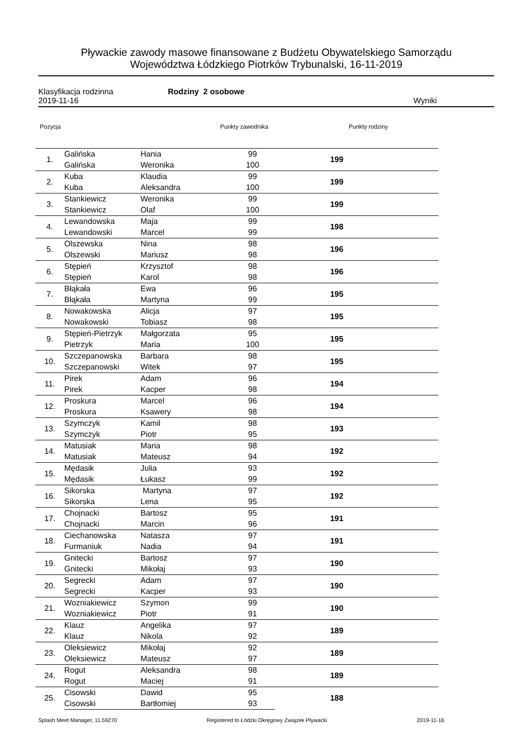Pływackie zawody masowe finansowane z Budżetu Obywatelskiego Samorządu
Województwa Łódzkiego Piotrków Trybunalski, 16-11-2019
Klasyfikacja rodzinna Rodziny 2 osobowe
2019-11-16 Wyniki
Pozycja Punkty zawodnika Punkty rodziny
| 1. | Galińska | Hania | 99 | 199 |
| | Galińska | Weronika | 100 | |
| 2. | Kuba | Klaudia | 99 | 199 |
| | Kuba | Aleksandra | 100 | |
| 3. | Stankiewicz | Weronika | 99 | 199 |
| | Stankiewicz | Olaf | 100 | |
| 4. | Lewandowska | Maja | 99 | 198 |
| | Lewandowski | Marcel | 99 | |
| 5. | Olszewska | Nina | 98 | 196 |
| | Olszewski | Mariusz | 98 | |
| 6. | Stępień | Krzysztof | 98 | 196 |
| | Stępień | Karol | 98 | |
| 7. | Błąkała | Ewa | 96 | 195 |
| | Błąkała | Martyna | 99 | |
| 8. | Nowakowska | Alicja | 97 | 195 |
| | Nowakowski | Tobiasz | 98 | |
| 9. | Stępień-Pietrzyk | Małgorzata | 95 | 195 |
| | Pietrzyk | Maria | 100 | |
| 10. | Szczepanowska | Barbara | 98 | 195 |
| | Szczepanowski | Witek | 97 | |
| 11. | Pirek | Adam | 96 | 194 |
| | Pirek | Kacper | 98 | |
| 12. | Proskura | Marcel | 96 | 194 |
| | Proskura | Ksawery | 98 | |
| 13. | Szymczyk | Kamil | 98 | 193 |
| | Szymczyk | Piotr | 95 | |
| 14. | Matusiak | Maria | 98 | 192 |
| | Matusiak | Mateusz | 94 | |
| 15. | Mędasik | Julia | 93 | 192 |
| | Mędasik | Łukasz | 99 | |
| 16. | Sikorska | Martyna | 97 | 192 |
| | Sikorska | Lena | 95 | |
| 17. | Chojnacki | Bartosz | 95 | 191 |
| | Chojnacki | Marcin | 96 | |
| 18. | Ciechanowska | Natasza | 97 | 191 |
| | Furmaniuk | Nadia | 94 | |
| 19. | Gnitecki | Bartosz | 97 | 190 |
| | Gnitecki | Mikołaj | 93 | |
| 20. | Segrecki | Adam | 97 | 190 |
| | Segrecki | Kacper | 93 | |
| 21. | Wozniakiewicz | Szymon | 99 | 190 |
| | Wozniakiewicz | Piotr | 91 | |
| 22. | Klauz | Angelika | 97 | 189 |
| | Klauz | Nikola | 92 | |
| 23. | Oleksiewicz | Mikołaj | 92 | 189 |
| | Oleksiewicz | Mateusz | 97 | |
| 24. | Rogut | Aleksandra | 98 | 189 |
| | Rogut | Maciej | 91 | |
| 25. | Cisowski | Dawid | 95 | 188 |
| | Cisowski | Bartłomiej | 93 | |
Splash Meet Manager, 11.59270 Registered to Łódzki Okręgowy Związek Pływacki 2019-11-16